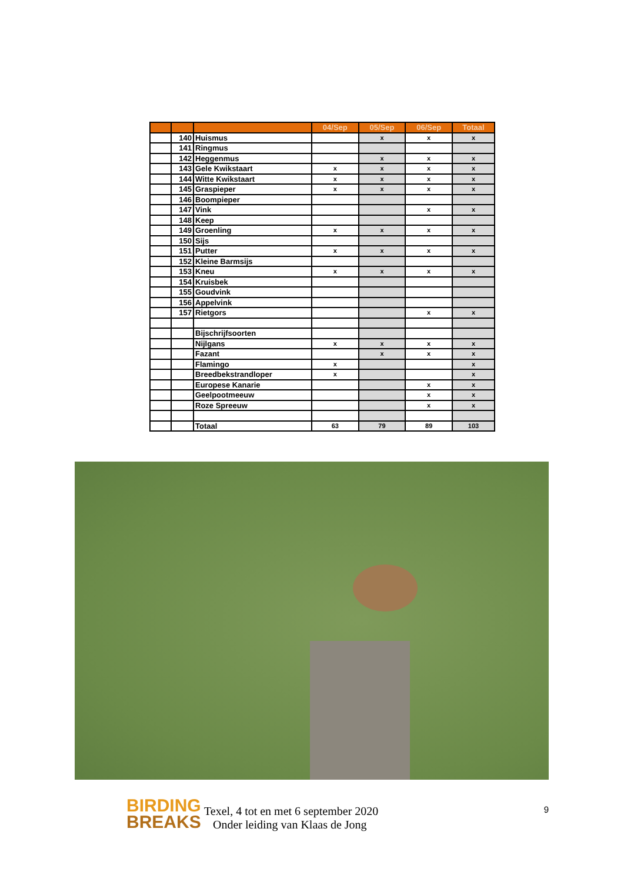| | | | 04/Sep | 05/Sep | 06/Sep | Totaal |
| --- | --- | --- | --- | --- | --- | --- |
| | 140 | Huismus | | x | x | x |
| | 141 | Ringmus | | | | |
| | 142 | Heggenmus | | x | x | x |
| | 143 | Gele Kwikstaart | x | x | x | x |
| | 144 | Witte Kwikstaart | x | x | x | x |
| | 145 | Graspieper | x | x | x | x |
| | 146 | Boompieper | | | | |
| | 147 | Vink | | | x | x |
| | 148 | Keep | | | | |
| | 149 | Groenling | x | x | x | x |
| | 150 | Sijs | | | | |
| | 151 | Putter | x | x | x | x |
| | 152 | Kleine Barmsijs | | | | |
| | 153 | Kneu | x | x | x | x |
| | 154 | Kruisbek | | | | |
| | 155 | Goudvink | | | | |
| | 156 | Appelvink | | | | |
| | 157 | Rietgors | | | x | x |
| | | Bijschrijfsoorten | | | | |
| | | Nijlgans | x | x | x | x |
| | | Fazant | | x | x | x |
| | | Flamingo | x | | | x |
| | | Breedbekstrandloper | x | | | x |
| | | Europese Kanarie | | | x | x |
| | | Geelpootmeeuw | | | x | x |
| | | Roze Spreeuw | | | x | x |
| | | Totaal | 63 | 79 | 89 | 103 |
BIRDING
BREAKS
Texel, 4 tot en met 6 september 2020
Onder leiding van Klaas de Jong
9